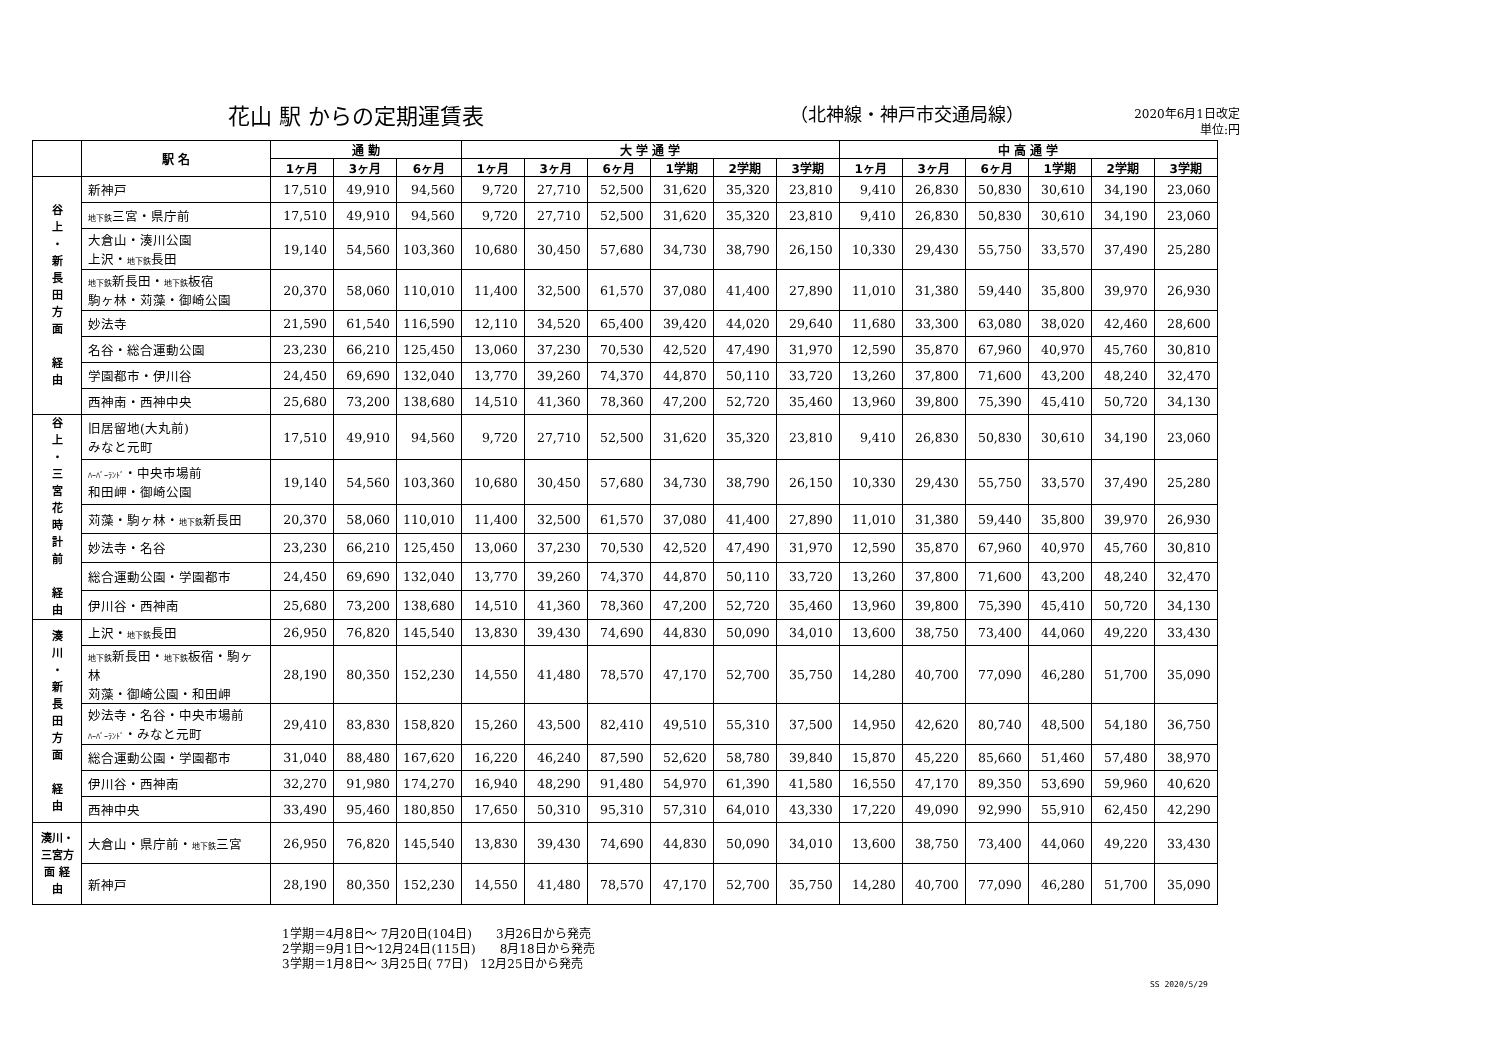花山 駅 からの定期運賃表 （北神線・神戸市交通局線）
2020年6月1日改定
単位:円
| | 駅 名 | 通 勤 | | | 大 学 通 学 | | | | | | 中 高 通 学 | | | | | |
| --- | --- | --- | --- | --- | --- | --- | --- | --- | --- | --- | --- | --- | --- | --- | --- | --- |
| | | 1ヶ月 | 3ヶ月 | 6ヶ月 | 1ヶ月 | 3ヶ月 | 6ヶ月 | 1学期 | 2学期 | 3学期 | 1ヶ月 | 3ヶ月 | 6ヶ月 | 1学期 | 2学期 | 3学期 |
| 谷 上 ・ 新 長 田 方 面 経 由 | 新神戸 | 17,510 | 49,910 | 94,560 | 9,720 | 27,710 | 52,500 | 31,620 | 35,320 | 23,810 | 9,410 | 26,830 | 50,830 | 30,610 | 34,190 | 23,060 |
| | 地下鉄 三宮・県庁前 | 17,510 | 49,910 | 94,560 | 9,720 | 27,710 | 52,500 | 31,620 | 35,320 | 23,810 | 9,410 | 26,830 | 50,830 | 30,610 | 34,190 | 23,060 |
| | 大倉山・湊川公園 上沢・ 地下鉄 長田 | 19,140 | 54,560 | 103,360 | 10,680 | 30,450 | 57,680 | 34,730 | 38,790 | 26,150 | 10,330 | 29,430 | 55,750 | 33,570 | 37,490 | 25,280 |
| | 地下鉄 新長田・ 地下鉄 板宿 駒ヶ林・苅藻・御崎公園 | 20,370 | 58,060 | 110,010 | 11,400 | 32,500 | 61,570 | 37,080 | 41,400 | 27,890 | 11,010 | 31,380 | 59,440 | 35,800 | 39,970 | 26,930 |
| | 妙法寺 | 21,590 | 61,540 | 116,590 | 12,110 | 34,520 | 65,400 | 39,420 | 44,020 | 29,640 | 11,680 | 33,300 | 63,080 | 38,020 | 42,460 | 28,600 |
| | 名谷・総合運動公園 | 23,230 | 66,210 | 125,450 | 13,060 | 37,230 | 70,530 | 42,520 | 47,490 | 31,970 | 12,590 | 35,870 | 67,960 | 40,970 | 45,760 | 30,810 |
| | 学園都市・伊川谷 | 24,450 | 69,690 | 132,040 | 13,770 | 39,260 | 74,370 | 44,870 | 50,110 | 33,720 | 13,260 | 37,800 | 71,600 | 43,200 | 48,240 | 32,470 |
| | 西神南・西神中央 | 25,680 | 73,200 | 138,680 | 14,510 | 41,360 | 78,360 | 47,200 | 52,720 | 35,460 | 13,960 | 39,800 | 75,390 | 45,410 | 50,720 | 34,130 |
| 谷 上 ・ 三 宮 花 時 計 前 経 由 | 旧居留地(大丸前) みなと元町 | 17,510 | 49,910 | 94,560 | 9,720 | 27,710 | 52,500 | 31,620 | 35,320 | 23,810 | 9,410 | 26,830 | 50,830 | 30,610 | 34,190 | 23,060 |
| | ﾊｰﾊﾞｰﾗﾝﾄﾞ ・中央市場前 和田岬・御崎公園 | 19,140 | 54,560 | 103,360 | 10,680 | 30,450 | 57,680 | 34,730 | 38,790 | 26,150 | 10,330 | 29,430 | 55,750 | 33,570 | 37,490 | 25,280 |
| | 苅藻・駒ヶ林・ 地下鉄 新長田 | 20,370 | 58,060 | 110,010 | 11,400 | 32,500 | 61,570 | 37,080 | 41,400 | 27,890 | 11,010 | 31,380 | 59,440 | 35,800 | 39,970 | 26,930 |
| | 妙法寺・名谷 | 23,230 | 66,210 | 125,450 | 13,060 | 37,230 | 70,530 | 42,520 | 47,490 | 31,970 | 12,590 | 35,870 | 67,960 | 40,970 | 45,760 | 30,810 |
| | 総合運動公園・学園都市 | 24,450 | 69,690 | 132,040 | 13,770 | 39,260 | 74,370 | 44,870 | 50,110 | 33,720 | 13,260 | 37,800 | 71,600 | 43,200 | 48,240 | 32,470 |
| | 伊川谷・西神南 | 25,680 | 73,200 | 138,680 | 14,510 | 41,360 | 78,360 | 47,200 | 52,720 | 35,460 | 13,960 | 39,800 | 75,390 | 45,410 | 50,720 | 34,130 |
| 湊 川 ・ 新 長 田 方 面 経 由 | 上沢・ 地下鉄 長田 | 26,950 | 76,820 | 145,540 | 13,830 | 39,430 | 74,690 | 44,830 | 50,090 | 34,010 | 13,600 | 38,750 | 73,400 | 44,060 | 49,220 | 33,430 |
| | 地下鉄 新長田・ 地下鉄 板宿・駒ヶ林 苅藻・御崎公園・和田岬 | 28,190 | 80,350 | 152,230 | 14,550 | 41,480 | 78,570 | 47,170 | 52,700 | 35,750 | 14,280 | 40,700 | 77,090 | 46,280 | 51,700 | 35,090 |
| | 妙法寺・名谷・中央市場前 ﾊｰﾊﾞｰﾗﾝﾄﾞ ・みなと元町 | 29,410 | 83,830 | 158,820 | 15,260 | 43,500 | 82,410 | 49,510 | 55,310 | 37,500 | 14,950 | 42,620 | 80,740 | 48,500 | 54,180 | 36,750 |
| | 総合運動公園・学園都市 | 31,040 | 88,480 | 167,620 | 16,220 | 46,240 | 87,590 | 52,620 | 58,780 | 39,840 | 15,870 | 45,220 | 85,660 | 51,460 | 57,480 | 38,970 |
| | 伊川谷・西神南 | 32,270 | 91,980 | 174,270 | 16,940 | 48,290 | 91,480 | 54,970 | 61,390 | 41,580 | 16,550 | 47,170 | 89,350 | 53,690 | 59,960 | 40,620 |
| | 西神中央 | 33,490 | 95,460 | 180,850 | 17,650 | 50,310 | 95,310 | 57,310 | 64,010 | 43,330 | 17,220 | 49,090 | 92,990 | 55,910 | 62,450 | 42,290 |
| 湊川・三宮方面 経由 | 大倉山・県庁前・ 地下鉄 三宮 | 26,950 | 76,820 | 145,540 | 13,830 | 39,430 | 74,690 | 44,830 | 50,090 | 34,010 | 13,600 | 38,750 | 73,400 | 44,060 | 49,220 | 33,430 |
| | 新神戸 | 28,190 | 80,350 | 152,230 | 14,550 | 41,480 | 78,570 | 47,170 | 52,700 | 35,750 | 14,280 | 40,700 | 77,090 | 46,280 | 51,700 | 35,090 |
1学期＝4月8日～ 7月20日(104日)　　3月26日から発売
2学期＝9月1日～12月24日(115日)　　8月18日から発売
3学期＝1月8日～ 3月25日( 77日)　12月25日から発売
SS 2020/5/29